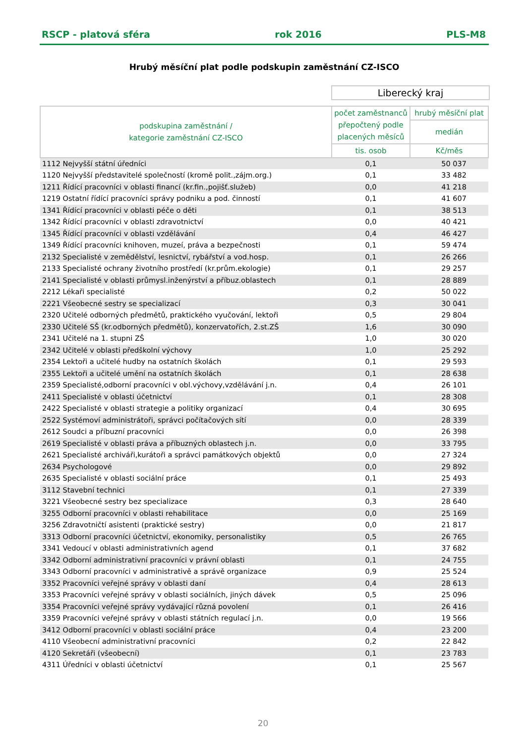RSCP - platová sféra rok 2016 PLS-M8
Hrubý měsíční plat podle podskupin zaměstnání CZ-ISCO
Liberecký kraj
| podskupina zaměstnání / kategorie zaměstnání CZ-ISCO | počet zaměstnanců přepočtený podle placených měsíců | hrubý měsíční plat |
| --- | --- | --- |
| | | medián |
| | tis. osob | Kč/měs |
| 1112 Nejvyšší státní úředníci | 0,1 | 50 037 |
| 1120 Nejvyšší představitelé společností (kromě polit.,zájm.org.) | 0,1 | 33 482 |
| 1211 Řídící pracovníci v oblasti financí (kr.fin.,pojišť.služeb) | 0,0 | 41 218 |
| 1219 Ostatní řídící pracovníci správy podniku a pod. činností | 0,1 | 41 607 |
| 1341 Řídící pracovníci v oblasti péče o děti | 0,1 | 38 513 |
| 1342 Řídící pracovníci v oblasti zdravotnictví | 0,0 | 40 421 |
| 1345 Řídící pracovníci v oblasti vzdělávání | 0,4 | 46 427 |
| 1349 Řídící pracovníci knihoven, muzeí, práva a bezpečnosti | 0,1 | 59 474 |
| 2132 Specialisté v zemědělství, lesnictví, rybářství a vod.hosp. | 0,1 | 26 266 |
| 2133 Specialisté ochrany životního prostředí (kr.prům.ekologie) | 0,1 | 29 257 |
| 2141 Specialisté v oblasti průmysl.inženýrství a příbuz.oblastech | 0,1 | 28 889 |
| 2212 Lékaři specialisté | 0,2 | 50 022 |
| 2221 Všeobecné sestry se specializací | 0,3 | 30 041 |
| 2320 Učitelé odborných předmětů, praktického vyučování, lektoři | 0,5 | 29 804 |
| 2330 Učitelé SŠ (kr.odborných předmětů), konzervatořích, 2.st.ZŠ | 1,6 | 30 090 |
| 2341 Učitelé na 1. stupni ZŠ | 1,0 | 30 020 |
| 2342 Učitelé v oblasti předškolní výchovy | 1,0 | 25 292 |
| 2354 Lektoři a učitelé hudby na ostatních školách | 0,1 | 29 593 |
| 2355 Lektoři a učitelé umění na ostatních školách | 0,1 | 28 638 |
| 2359 Specialisté,odborní pracovníci v obl.výchovy,vzdělávání j.n. | 0,4 | 26 101 |
| 2411 Specialisté v oblasti účetnictví | 0,1 | 28 308 |
| 2422 Specialisté v oblasti strategie a politiky organizací | 0,4 | 30 695 |
| 2522 Systémoví administrátoři, správci počítačových sítí | 0,0 | 28 339 |
| 2612 Soudci a příbuzní pracovníci | 0,0 | 26 398 |
| 2619 Specialisté v oblasti práva a příbuzných oblastech j.n. | 0,0 | 33 795 |
| 2621 Specialisté archiváři,kurátoři a správci památkových objektů | 0,0 | 27 324 |
| 2634 Psychologové | 0,0 | 29 892 |
| 2635 Specialisté v oblasti sociální práce | 0,1 | 25 493 |
| 3112 Stavební technici | 0,1 | 27 339 |
| 3221 Všeobecné sestry bez specializace | 0,3 | 28 640 |
| 3255 Odborní pracovníci v oblasti rehabilitace | 0,0 | 25 169 |
| 3256 Zdravotničtí asistenti (praktické sestry) | 0,0 | 21 817 |
| 3313 Odborní pracovníci účetnictví, ekonomiky, personalistiky | 0,5 | 26 765 |
| 3341 Vedoucí v oblasti administrativních agend | 0,1 | 37 682 |
| 3342 Odborní administrativní pracovníci v právní oblasti | 0,1 | 24 755 |
| 3343 Odborní pracovníci v administrativě a správě organizace | 0,9 | 25 524 |
| 3352 Pracovníci veřejné správy v oblasti daní | 0,4 | 28 613 |
| 3353 Pracovníci veřejné správy v oblasti sociálních, jiných dávek | 0,5 | 25 096 |
| 3354 Pracovníci veřejné správy vydávající různá povolení | 0,1 | 26 416 |
| 3359 Pracovníci veřejné správy v oblasti státních regulací j.n. | 0,0 | 19 566 |
| 3412 Odborní pracovníci v oblasti sociální práce | 0,4 | 23 200 |
| 4110 Všeobecní administrativní pracovníci | 0,2 | 22 842 |
| 4120 Sekretáři (všeobecní) | 0,1 | 23 783 |
| 4311 Úředníci v oblasti účetnictví | 0,1 | 25 567 |
20